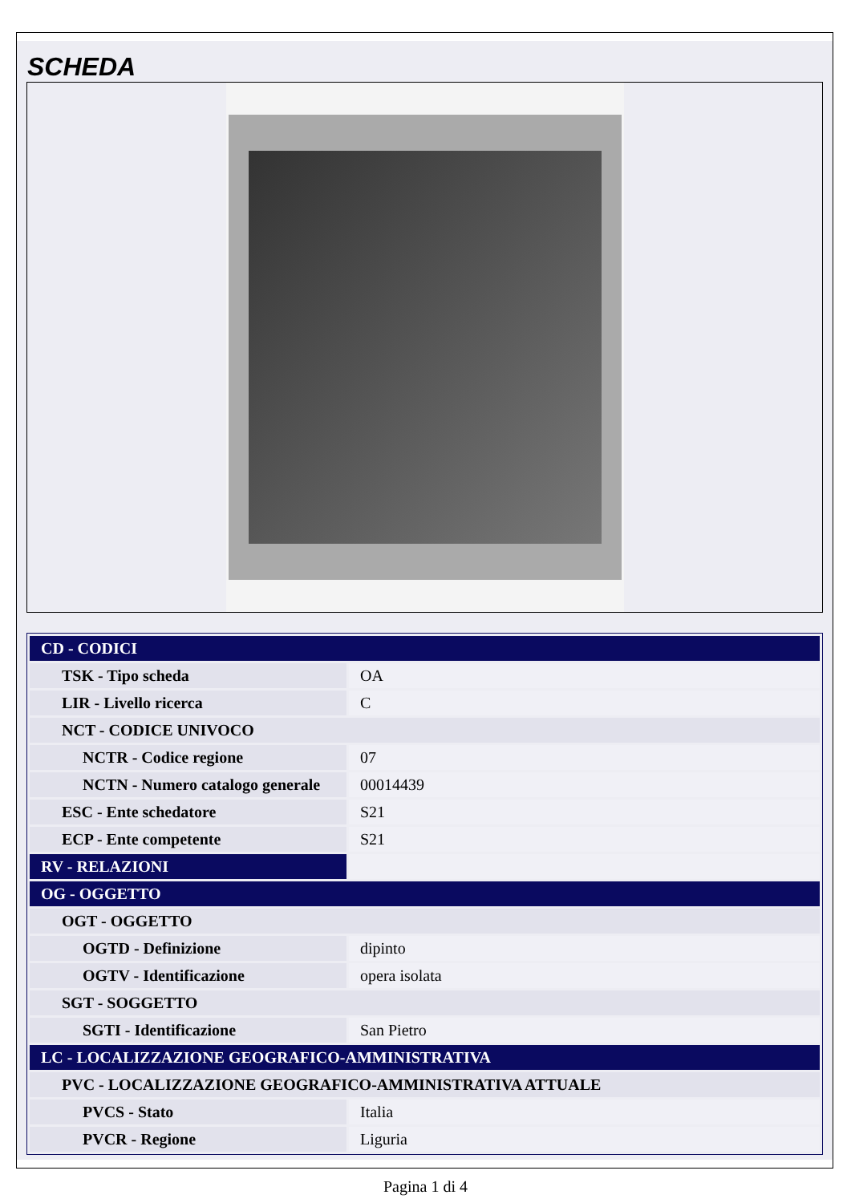SCHEDA
| CD - CODICI | |
| TSK - Tipo scheda | OA |
| LIR - Livello ricerca | C |
| NCT - CODICE UNIVOCO | |
| NCTR - Codice regione | 07 |
| NCTN - Numero catalogo generale | 00014439 |
| ESC - Ente schedatore | S21 |
| ECP - Ente competente | S21 |
| RV - RELAZIONI | |
| OG - OGGETTO | |
| OGT - OGGETTO | |
| OGTD - Definizione | dipinto |
| OGTV - Identificazione | opera isolata |
| SGT - SOGGETTO | |
| SGTI - Identificazione | San Pietro |
| LC - LOCALIZZAZIONE GEOGRAFICO-AMMINISTRATIVA | |
| PVC - LOCALIZZAZIONE GEOGRAFICO-AMMINISTRATIVA ATTUALE | |
| PVCS - Stato | Italia |
| PVCR - Regione | Liguria |
Pagina 1 di 4